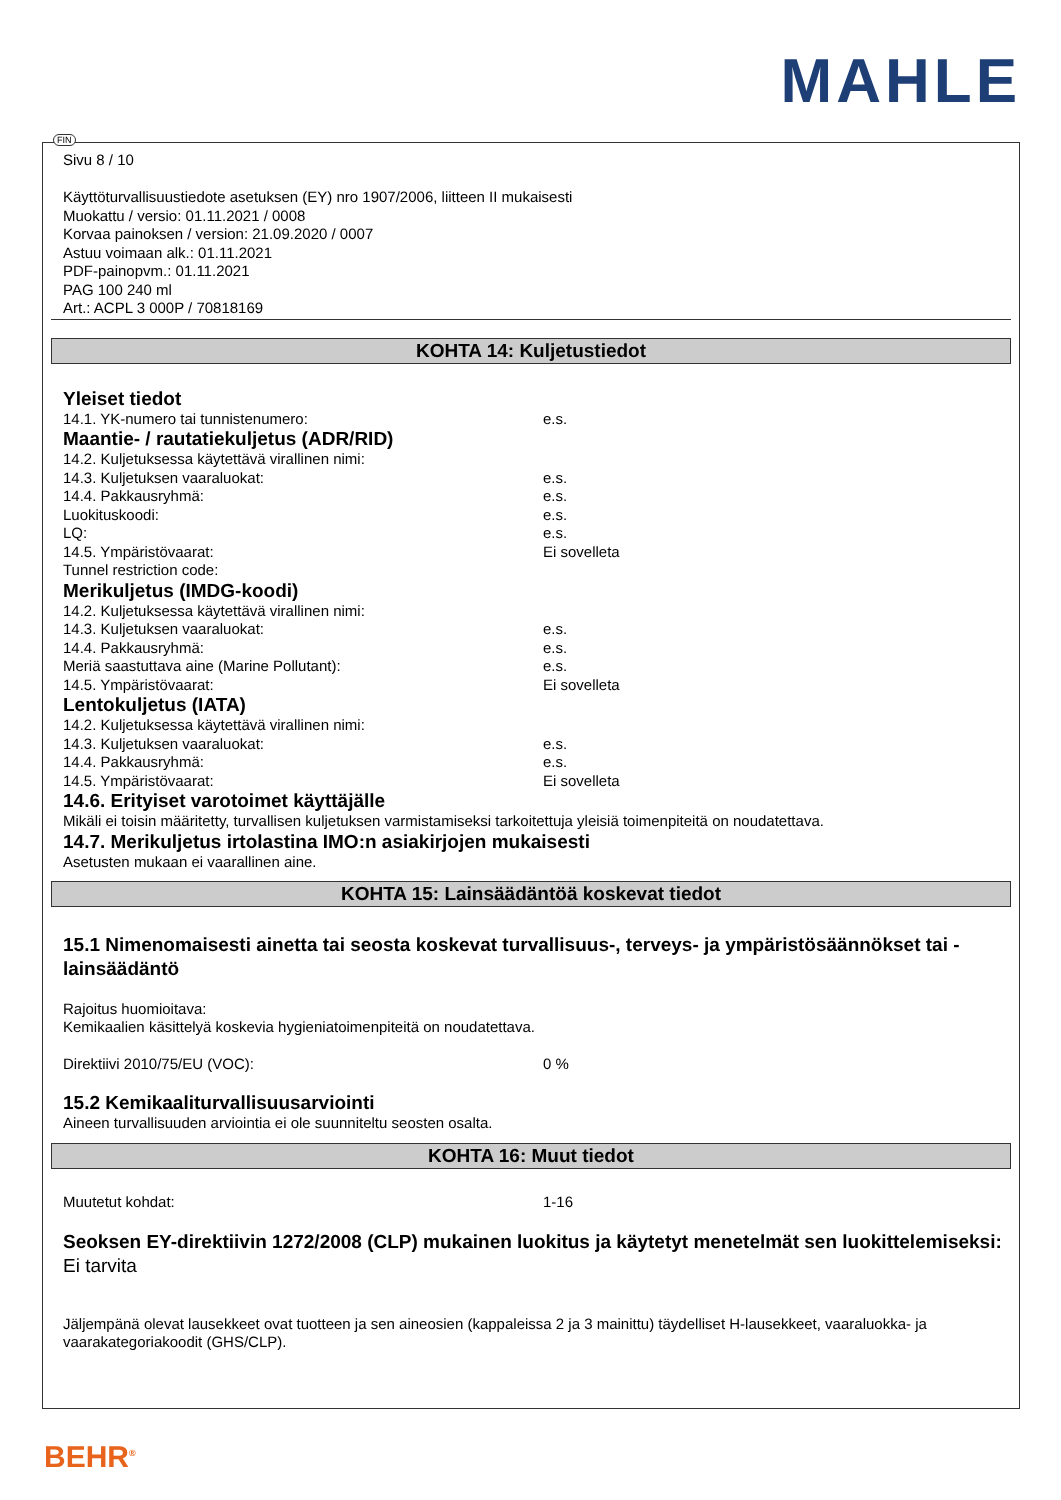MAHLE
FIN
Sivu 8 / 10
Käyttöturvallisuustiedote asetuksen (EY) nro 1907/2006, liitteen II mukaisesti
Muokattu / versio: 01.11.2021 / 0008
Korvaa painoksen / version: 21.09.2020 / 0007
Astuu voimaan alk.: 01.11.2021
PDF-painopvm.: 01.11.2021
PAG 100 240 ml
Art.: ACPL 3 000P / 70818169
KOHTA 14: Kuljetustiedot
Yleiset tiedot
14.1. YK-numero tai tunnistenumero: e.s.
Maantie- / rautatiekuljetus (ADR/RID)
14.2. Kuljetuksessa käytettävä virallinen nimi:
14.3. Kuljetuksen vaaraluokat: e.s.
14.4. Pakkausryhmä: e.s.
Luokituskoodi: e.s.
LQ: e.s.
14.5. Ympäristövaarat: Ei sovelleta
Tunnel restriction code:
Merikuljetus (IMDG-koodi)
14.2. Kuljetuksessa käytettävä virallinen nimi:
14.3. Kuljetuksen vaaraluokat: e.s.
14.4. Pakkausryhmä: e.s.
Meriä saastuttava aine (Marine Pollutant): e.s.
14.5. Ympäristövaarat: Ei sovelleta
Lentokuljetus (IATA)
14.2. Kuljetuksessa käytettävä virallinen nimi:
14.3. Kuljetuksen vaaraluokat: e.s.
14.4. Pakkausryhmä: e.s.
14.5. Ympäristövaarat: Ei sovelleta
14.6. Erityiset varotoimet käyttäjälle
Mikäli ei toisin määritetty, turvallisen kuljetuksen varmistamiseksi tarkoitettuja yleisiä toimenpiteitä on noudatettava.
14.7. Merikuljetus irtolastina IMO:n asiakirjojen mukaisesti
Asetusten mukaan ei vaarallinen aine.
KOHTA 15: Lainsäädäntöä koskevat tiedot
15.1 Nimenomaisesti ainetta tai seosta koskevat turvallisuus-, terveys- ja ympäristösäännökset tai -lainsäädäntö
Rajoitus huomioitava:
Kemikaalien käsittelyä koskevia hygieniatoimenpiteitä on noudatettava.
Direktiivi 2010/75/EU (VOC): 0 %
15.2 Kemikaaliturvallisuusarviointi
Aineen turvallisuuden arviointia ei ole suunniteltu seosten osalta.
KOHTA 16: Muut tiedot
Muutetut kohdat: 1-16
Seoksen EY-direktiivin 1272/2008 (CLP) mukainen luokitus ja käytetyt menetelmät sen luokittelemiseksi:
Ei tarvita
Jäljempänä olevat lausekkeet ovat tuotteen ja sen aineosien (kappaleissa 2 ja 3 mainittu) täydelliset H-lausekkeet, vaaraluokka- ja vaarakategoriakoodit (GHS/CLP).
BEHR<sup>®</sup>